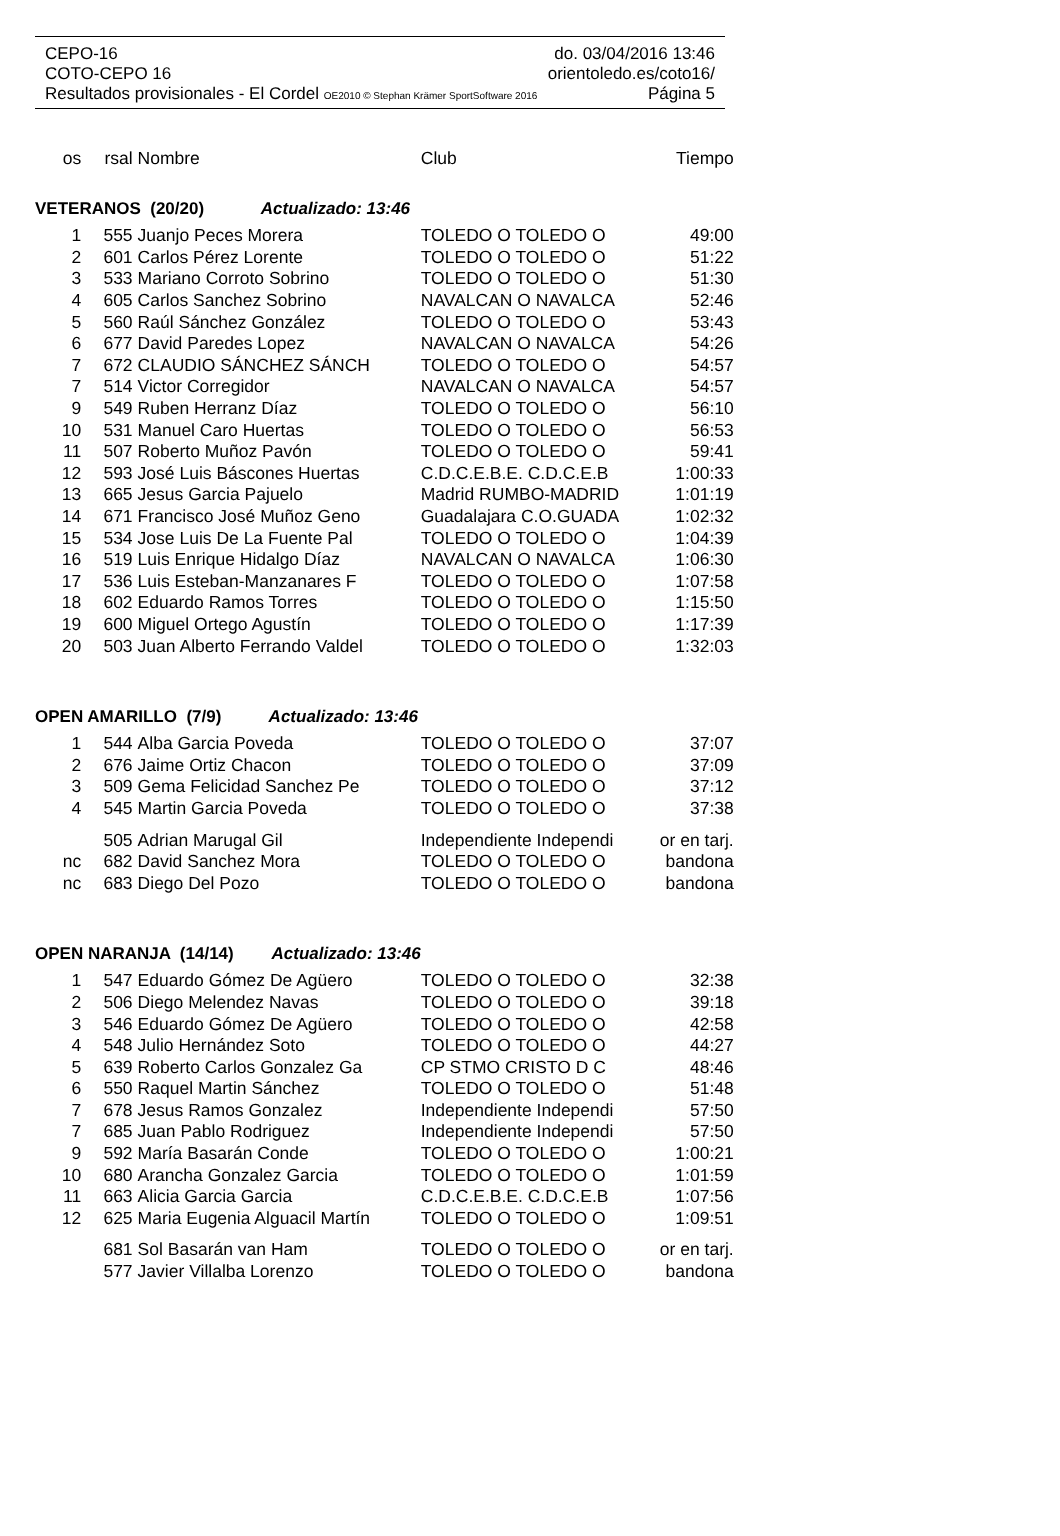CEPO-16 do. 03/04/2016 13:46
COTO-CEPO 16 orientoledo.es/coto16/
Resultados provisionales - El Cordel OE2010 © Stephan Krämer SportSoftware 2016 Página 5
| os | rsal | Nombre | Club | Tiempo |
| --- | --- | --- | --- | --- |
| VETERANOS (20/20) Actualizado: 13:46 | | | | |
| 1 | 555 | Juanjo Peces Morera | TOLEDO O TOLEDO O | 49:00 |
| 2 | 601 | Carlos Pérez Lorente | TOLEDO O TOLEDO O | 51:22 |
| 3 | 533 | Mariano Corroto Sobrino | TOLEDO O TOLEDO O | 51:30 |
| 4 | 605 | Carlos Sanchez Sobrino | NAVALCAN O NAVALCA | 52:46 |
| 5 | 560 | Raúl Sánchez González | TOLEDO O TOLEDO O | 53:43 |
| 6 | 677 | David Paredes Lopez | NAVALCAN O NAVALCA | 54:26 |
| 7 | 672 | CLAUDIO SÁNCHEZ SÁNCH | TOLEDO O TOLEDO O | 54:57 |
| 7 | 514 | Victor Corregidor | NAVALCAN O NAVALCA | 54:57 |
| 9 | 549 | Ruben Herranz Díaz | TOLEDO O TOLEDO O | 56:10 |
| 10 | 531 | Manuel Caro Huertas | TOLEDO O TOLEDO O | 56:53 |
| 11 | 507 | Roberto Muñoz Pavón | TOLEDO O TOLEDO O | 59:41 |
| 12 | 593 | José Luis Báscones Huertas | C.D.C.E.B.E. C.D.C.E.B | 1:00:33 |
| 13 | 665 | Jesus Garcia Pajuelo | Madrid RUMBO-MADRID | 1:01:19 |
| 14 | 671 | Francisco José Muñoz Geno | Guadalajara C.O.GUADA | 1:02:32 |
| 15 | 534 | Jose Luis De La Fuente Pal | TOLEDO O TOLEDO O | 1:04:39 |
| 16 | 519 | Luis Enrique Hidalgo Díaz | NAVALCAN O NAVALCA | 1:06:30 |
| 17 | 536 | Luis Esteban-Manzanares F | TOLEDO O TOLEDO O | 1:07:58 |
| 18 | 602 | Eduardo Ramos Torres | TOLEDO O TOLEDO O | 1:15:50 |
| 19 | 600 | Miguel Ortego Agustín | TOLEDO O TOLEDO O | 1:17:39 |
| 20 | 503 | Juan Alberto Ferrando Valdel | TOLEDO O TOLEDO O | 1:32:03 |
| OPEN AMARILLO (7/9) Actualizado: 13:46 | | | | |
| 1 | 544 | Alba Garcia Poveda | TOLEDO O TOLEDO O | 37:07 |
| 2 | 676 | Jaime Ortiz Chacon | TOLEDO O TOLEDO O | 37:09 |
| 3 | 509 | Gema Felicidad Sanchez Pe | TOLEDO O TOLEDO O | 37:12 |
| 4 | 545 | Martin Garcia Poveda | TOLEDO O TOLEDO O | 37:38 |
| | 505 | Adrian Marugal Gil | Independiente Independi | or en tarj. |
| nc | 682 | David Sanchez Mora | TOLEDO O TOLEDO O | bandona |
| nc | 683 | Diego Del Pozo | TOLEDO O TOLEDO O | bandona |
| OPEN NARANJA (14/14) Actualizado: 13:46 | | | | |
| 1 | 547 | Eduardo Gómez De Agüero | TOLEDO O TOLEDO O | 32:38 |
| 2 | 506 | Diego Melendez Navas | TOLEDO O TOLEDO O | 39:18 |
| 3 | 546 | Eduardo Gómez De Agüero | TOLEDO O TOLEDO O | 42:58 |
| 4 | 548 | Julio Hernández Soto | TOLEDO O TOLEDO O | 44:27 |
| 5 | 639 | Roberto Carlos Gonzalez Ga | CP STMO CRISTO D C | 48:46 |
| 6 | 550 | Raquel Martin Sánchez | TOLEDO O TOLEDO O | 51:48 |
| 7 | 678 | Jesus Ramos Gonzalez | Independiente Independi | 57:50 |
| 7 | 685 | Juan Pablo Rodriguez | Independiente Independi | 57:50 |
| 9 | 592 | María Basarán Conde | TOLEDO O TOLEDO O | 1:00:21 |
| 10 | 680 | Arancha Gonzalez Garcia | TOLEDO O TOLEDO O | 1:01:59 |
| 11 | 663 | Alicia Garcia Garcia | C.D.C.E.B.E. C.D.C.E.B | 1:07:56 |
| 12 | 625 | Maria Eugenia Alguacil Martín | TOLEDO O TOLEDO O | 1:09:51 |
| | 681 | Sol Basarán van Ham | TOLEDO O TOLEDO O | or en tarj. |
| | 577 | Javier Villalba Lorenzo | TOLEDO O TOLEDO O | bandona |